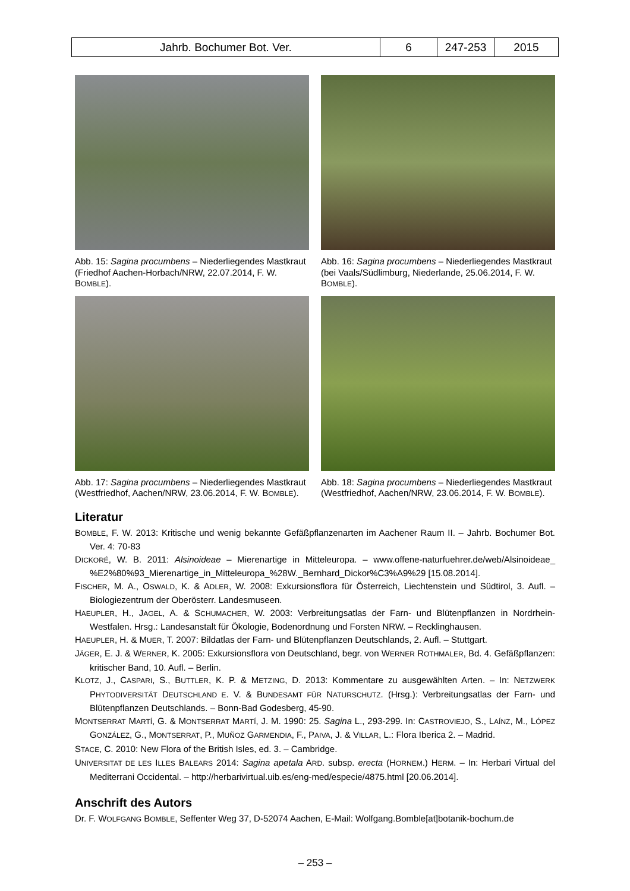| Jahrb. Bochumer Bot. Ver. | 6 | 247-253 | 2015 |
Abb. 15: Sagina procumbens – Niederliegendes Mast­kraut (Friedhof Aachen-Horbach/NRW, 22.07.2014, F. W. BOMBLE).
Abb. 16: Sagina procumbens – Niederliegendes Mast­kraut (bei Vaals/Südlimburg, Niederlande, 25.06.2014, F. W. BOMBLE).
Abb. 17: Sagina procumbens – Niederliegendes Mast­kraut (Westfriedhof, Aachen/NRW, 23.06.2014, F. W. BOMBLE).
Abb. 18: Sagina procumbens – Niederliegendes Mast­kraut (Westfriedhof, Aachen/NRW, 23.06.2014, F. W. BOMBLE).
Literatur
BOMBLE, F. W. 2013: Kritische und wenig bekannte Gefäßpflanzenarten im Aachener Raum II. – Jahrb. Bochumer Bot. Ver. 4: 70-83
DICKORÉ, W. B. 2011: Alsinoideae – Mierenartige in Mitteleuropa. – www.offene-naturfuehrer.de/web/Alsinoideae_ %E2%80%93_Mierenartige_in_Mitteleuropa_%28W._Bernhard_Dickor%C3%A9%29 [15.08.2014].
FISCHER, M. A., OSWALD, K. & ADLER, W. 2008: Exkursionsflora für Österreich, Liechtenstein und Südtirol, 3. Aufl. – Biologiezentrum der Oberösterr. Landesmuseen.
HAEUPLER, H., JAGEL, A. & SCHUMACHER, W. 2003: Verbreitungsatlas der Farn- und Blütenpflanzen in Nordrhein-Westfalen. Hrsg.: Landesanstalt für Ökologie, Bodenordnung und Forsten NRW. – Recklinghausen.
HAEUPLER, H. & MUER, T. 2007: Bildatlas der Farn- und Blütenpflanzen Deutschlands, 2. Aufl. – Stuttgart.
JÄGER, E. J. & WERNER, K. 2005: Exkursionsflora von Deutschland, begr. von WERNER ROTHMALER, Bd. 4. Gefäß­pflanzen: kritischer Band, 10. Aufl. – Berlin.
KLOTZ, J., CASPARI, S., BUTTLER, K. P. & METZING, D. 2013: Kommentare zu ausgewählten Arten. – In: NETZWERK PHYTODIVERSITÄT DEUTSCHLAND E. V. & BUNDESAMT FÜR NATURSCHUTZ. (Hrsg.): Verbreitungsatlas der Farn- und Blütenpflanzen Deutschlands. – Bonn-Bad Godesberg, 45-90.
MONTSERRAT MARTÍ, G. & MONTSERRAT MARTÍ, J. M. 1990: 25. Sagina L., 293-299. In: CASTROVIEJO, S., LAÍNZ, M., LÓPEZ GONZÁLEZ, G., MONTSERRAT, P., MUÑOZ GARMENDIA, F., PAIVA, J. & VILLAR, L.: Flora Iberica 2. – Madrid.
STACE, C. 2010: New Flora of the British Isles, ed. 3. – Cambridge.
UNIVERSITAT DE LES ILLES BALEARS 2014: Sagina apetala ARD. subsp. erecta (HORNEM.) HERM. – In: Herbari Virtual del Mediterrani Occidental. – http://herbarivirtual.uib.es/eng-med/especie/4875.html [20.06.2014].
Anschrift des Autors
Dr. F. WOLFGANG BOMBLE, Seffenter Weg 37, D-52074 Aachen, E-Mail: Wolfgang.Bomble[at]botanik-bochum.de
– 253 –